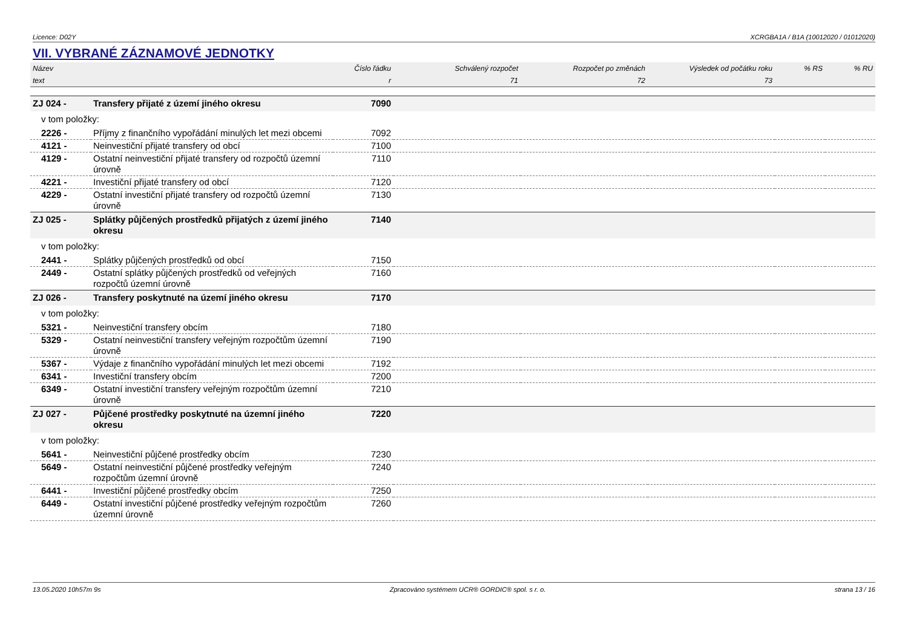Licence: D02Y XCRGBA1A / B1A (10012020 / 01012020)
VII. VYBRANÉ ZÁZNAMOVÉ JEDNOTKY
| Název | | Číslo řádku | Schválený rozpočet | Rozpočet po změnách | Výsledek od počátku roku | % RS | % RU |
| --- | --- | --- | --- | --- | --- | --- | --- |
| text | | r | 71 | 72 | 73 | | |
| ZJ 024 - | Transfery přijaté z území jiného okresu | 7090 | | | | | |
| v tom položky: | | | | | | | |
| 2226 - | Příjmy z finančního vypořádání minulých let mezi obcemi | 7092 | | | | | |
| 4121 - | Neinvestiční přijaté transfery od obcí | 7100 | | | | | |
| 4129 - | Ostatní neinvestiční přijaté transfery od rozpočtů územní úrovně | 7110 | | | | | |
| 4221 - | Investiční přijaté transfery od obcí | 7120 | | | | | |
| 4229 - | Ostatní investiční přijaté transfery od rozpočtů územní úrovně | 7130 | | | | | |
| ZJ 025 - | Splátky půjčených prostředků přijatých z území jiného okresu | 7140 | | | | | |
| v tom položky: | | | | | | | |
| 2441 - | Splátky půjčených prostředků od obcí | 7150 | | | | | |
| 2449 - | Ostatní splátky půjčených prostředků od veřejných rozpočtů územní úrovně | 7160 | | | | | |
| ZJ 026 - | Transfery poskytnuté na území jiného okresu | 7170 | | | | | |
| v tom položky: | | | | | | | |
| 5321 - | Neinvestiční transfery obcím | 7180 | | | | | |
| 5329 - | Ostatní neinvestiční transfery veřejným rozpočtům územní úrovně | 7190 | | | | | |
| 5367 - | Výdaje z finančního vypořádání minulých let mezi obcemi | 7192 | | | | | |
| 6341 - | Investiční transfery obcím | 7200 | | | | | |
| 6349 - | Ostatní investiční transfery veřejným rozpočtům územní úrovně | 7210 | | | | | |
| ZJ 027 - | Půjčené prostředky poskytnuté na územní jiného okresu | 7220 | | | | | |
| v tom položky: | | | | | | | |
| 5641 - | Neinvestiční půjčené prostředky obcím | 7230 | | | | | |
| 5649 - | Ostatní neinvestiční půjčené prostředky veřejným rozpočtům územní úrovně | 7240 | | | | | |
| 6441 - | Investiční půjčené prostředky obcím | 7250 | | | | | |
| 6449 - | Ostatní investiční půjčené prostředky veřejným rozpočtům územní úrovně | 7260 | | | | | |
13.05.2020 10h57m 9s Zpracováno systémem UCR® GORDIC® spol. s r. o. strana 13 / 16